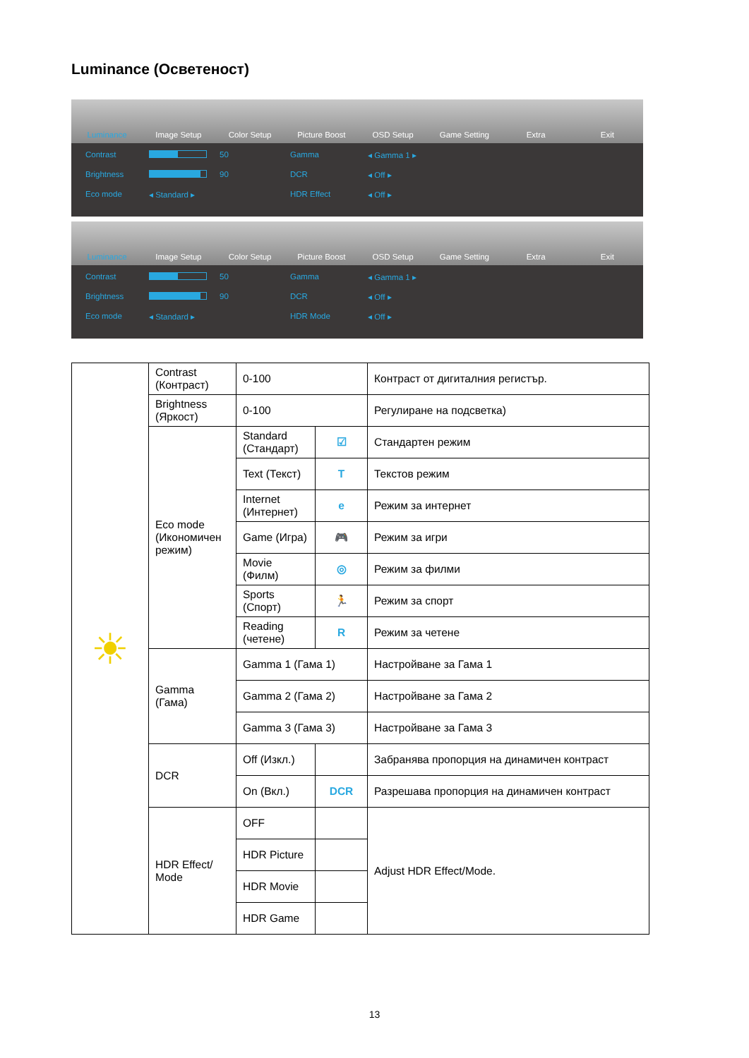Luminance (Осветеност)
Luminance Image Setup Color Setup Picture Boost OSD Setup Game Setting Extra Exit
Contrast 50 Gamma ◂ Gamma 1 ▸ Brightness 90 DCR ◂ Off ▸ Eco mode ◂ Standard ▸ HDR Effect ◂ Off ▸
Luminance Image Setup Color Setup Picture Boost OSD Setup Game Setting Extra Exit
Contrast 50 Gamma ◂ Gamma 1 ▸ Brightness 90 DCR ◂ Off ▸ Eco mode ◂ Standard ▸ HDR Mode ◂ Off ▸
| ☀ | Contrast (Контраст) | 0-100 | | Контраст от дигиталния регистър. |
| | Brightness (Яркост) | 0-100 | | Регулиране на подсветка) |
| | Eco mode (Икономичен режим) | Standard (Стандарт) | ☑ | Стандартен режим |
| | | Text (Текст) | T | Текстов режим |
| | | Internet (Интернет) | e | Режим за интернет |
| | | Game (Игра) | 🎮 | Режим за игри |
| | | Movie (Филм) | ◎ | Режим за филми |
| | | Sports (Спорт) | 🏃 | Режим за спорт |
| | | Reading (четене) | R | Режим за четене |
| | Gamma (Гама) | Gamma 1 (Гама 1) | | Настройване за Гама 1 |
| | | Gamma 2 (Гама 2) | | Настройване за Гама 2 |
| | | Gamma 3 (Гама 3) | | Настройване за Гама 3 |
| | DCR | Off (Изкл.) | | Забранява пропорция на динамичен контраст |
| | | On (Вкл.) | DCR | Разрешава пропорция на динамичен контраст |
| | HDR Effect/ Mode | OFF | | Adjust HDR Effect/Mode. |
| | | HDR Picture | | |
| | | HDR Movie | | |
| | | HDR Game | | |
13